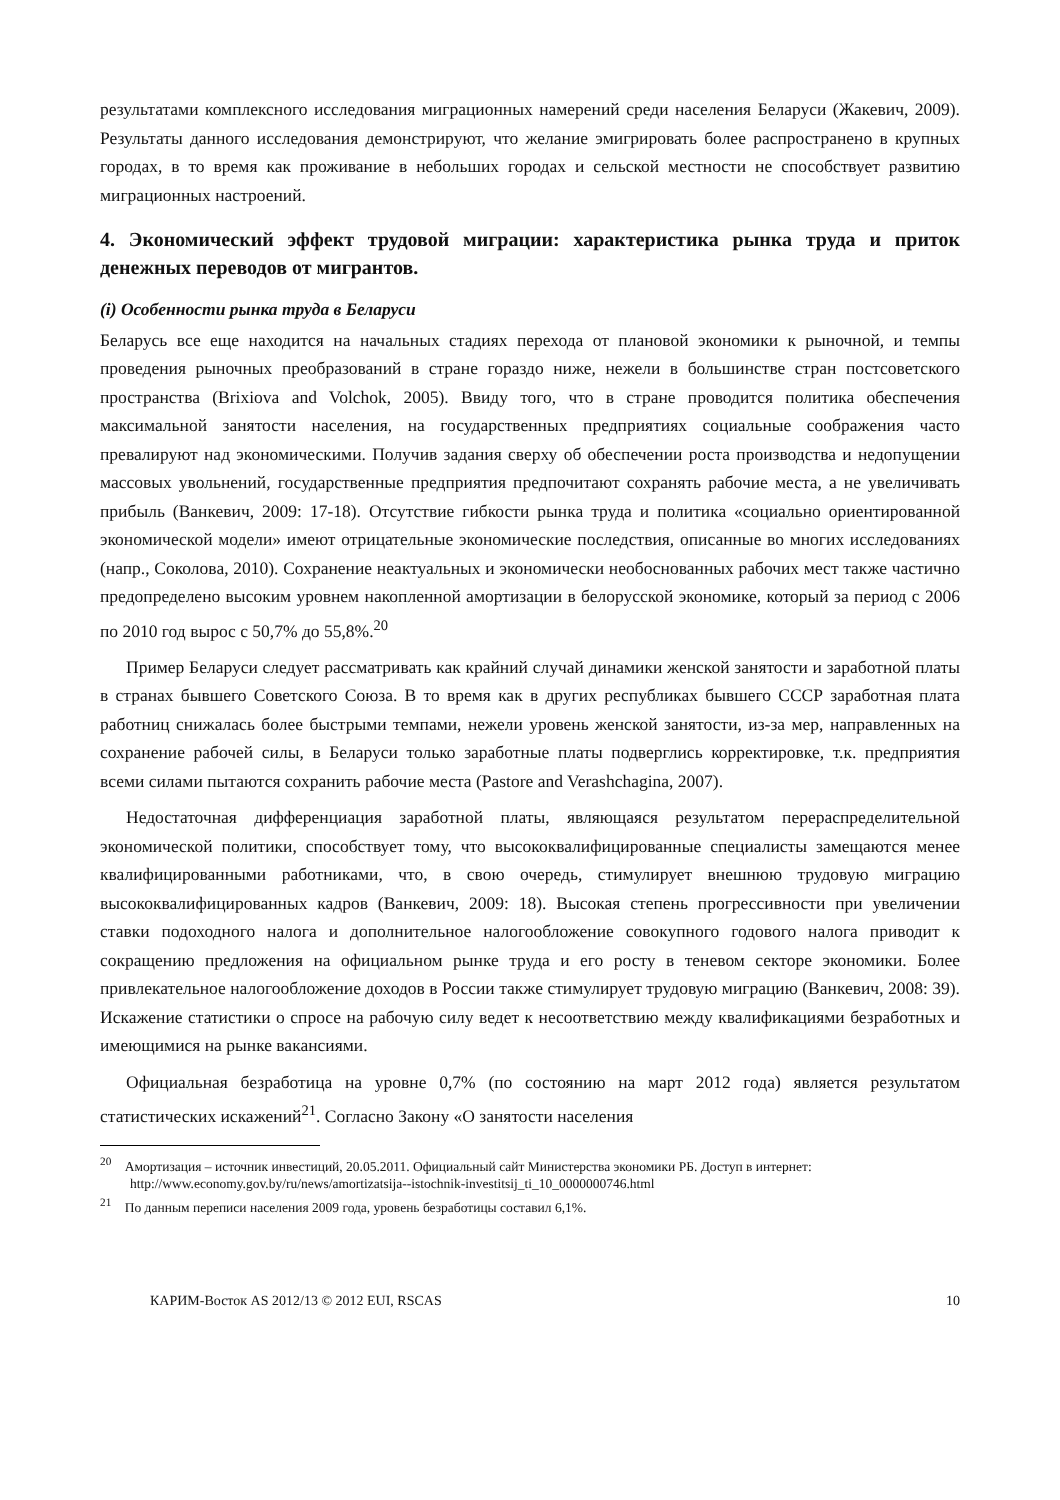результатами комплексного исследования миграционных намерений среди населения Беларуси (Жакевич, 2009). Результаты данного исследования демонстрируют, что желание эмигрировать более распространено в крупных городах, в то время как проживание в небольших городах и сельской местности не способствует развитию миграционных настроений.
4. Экономический эффект трудовой миграции: характеристика рынка труда и приток денежных переводов от мигрантов.
(i) Особенности рынка труда в Беларуси
Беларусь все еще находится на начальных стадиях перехода от плановой экономики к рыночной, и темпы проведения рыночных преобразований в стране гораздо ниже, нежели в большинстве стран постсоветского пространства (Brixiova and Volchok, 2005). Ввиду того, что в стране проводится политика обеспечения максимальной занятости населения, на государственных предприятиях социальные соображения часто превалируют над экономическими. Получив задания сверху об обеспечении роста производства и недопущении массовых увольнений, государственные предприятия предпочитают сохранять рабочие места, а не увеличивать прибыль (Ванкевич, 2009: 17-18). Отсутствие гибкости рынка труда и политика «социально ориентированной экономической модели» имеют отрицательные экономические последствия, описанные во многих исследованиях (напр., Соколова, 2010). Сохранение неактуальных и экономически необоснованных рабочих мест также частично предопределено высоким уровнем накопленной амортизации в белорусской экономике, который за период с 2006 по 2010 год вырос с 50,7% до 55,8%.<sup>20</sup>
Пример Беларуси следует рассматривать как крайний случай динамики женской занятости и заработной платы в странах бывшего Советского Союза. В то время как в других республиках бывшего СССР заработная плата работниц снижалась более быстрыми темпами, нежели уровень женской занятости, из-за мер, направленных на сохранение рабочей силы, в Беларуси только заработные платы подверглись корректировке, т.к. предприятия всеми силами пытаются сохранить рабочие места (Pastore and Verashchagina, 2007).
Недостаточная дифференциация заработной платы, являющаяся результатом перераспределительной экономической политики, способствует тому, что высококвалифицированные специалисты замещаются менее квалифицированными работниками, что, в свою очередь, стимулирует внешнюю трудовую миграцию высококвалифицированных кадров (Ванкевич, 2009: 18). Высокая степень прогрессивности при увеличении ставки подоходного налога и дополнительное налогообложение совокупного годового налога приводит к сокращению предложения на официальном рынке труда и его росту в теневом секторе экономики. Более привлекательное налогообложение доходов в России также стимулирует трудовую миграцию (Ванкевич, 2008: 39). Искажение статистики о спросе на рабочую силу ведет к несоответствию между квалификациями безработных и имеющимися на рынке вакансиями.
Официальная безработица на уровне 0,7% (по состоянию на март 2012 года) является результатом статистических искажений<sup>21</sup>. Согласно Закону «О занятости населения
<sup>20</sup> Амортизация – источник инвестиций, 20.05.2011. Официальный сайт Министерства экономики РБ. Доступ в интернет: http://www.economy.gov.by/ru/news/amortizatsija--istochnik-investitsij_ti_10_0000000746.html
<sup>21</sup> По данным переписи населения 2009 года, уровень безработицы составил 6,1%.
КАРИМ-Восток AS 2012/13 © 2012 EUI, RSCAS 10